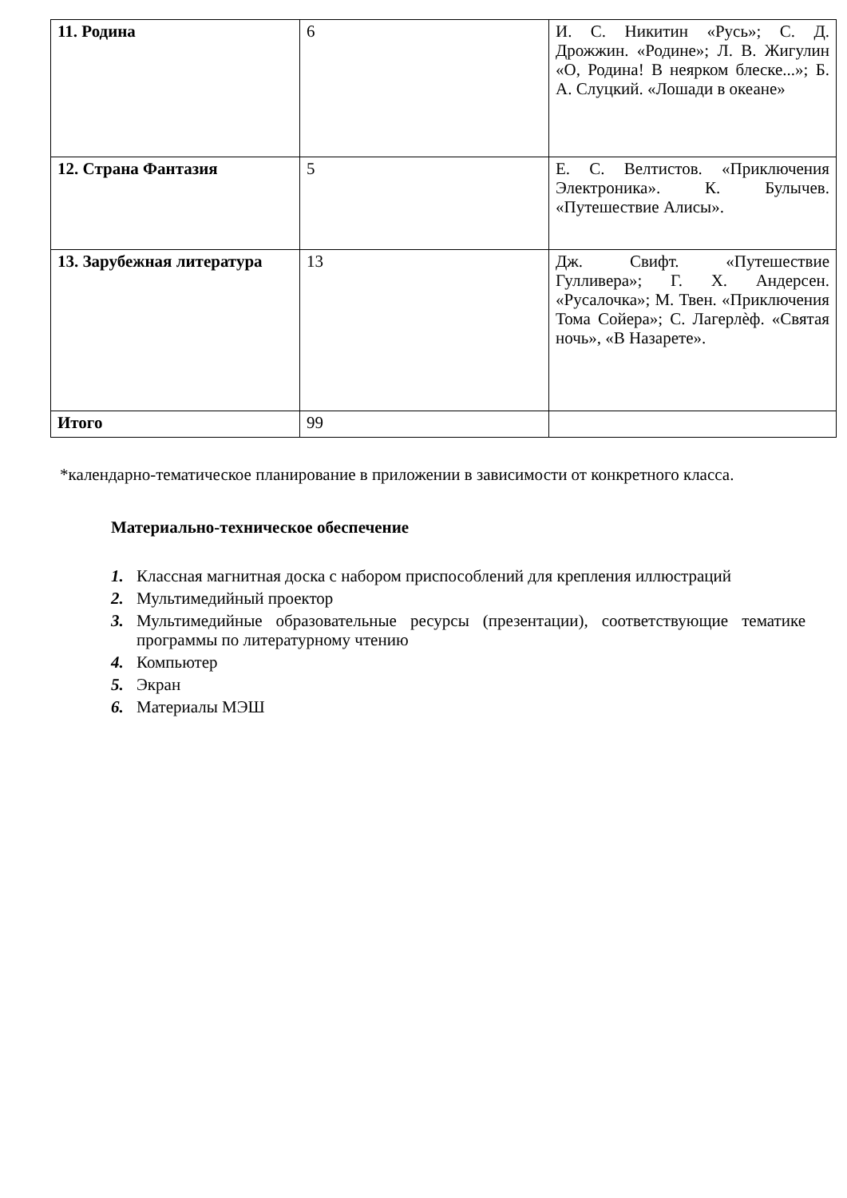| 11. Родина | 6 | И. С. Никитин «Русь»; С. Д. Дрожжин. «Родине»; Л. В. Жигулин «О, Родина! В неярком блеске...»; Б. А. Слуцкий. «Лошади в океане» |
| 12. Страна Фантазия | 5 | Е. С. Велтистов. «Приключения Электроника». К. Булычев. «Путешествие Алисы». |
| 13. Зарубежная литература | 13 | Дж. Свифт. «Путешествие Гулливера»; Г. Х. Андерсен. «Русалочка»; М. Твен. «Приключения Тома Сойера»; С. Лагерлѐф. «Святая ночь», «В Назарете». |
| Итого | 99 | |
*календарно-тематическое планирование в приложении в зависимости от конкретного класса.
Материально-техническое обеспечение
1. Классная магнитная доска с набором приспособлений для крепления иллюстраций
2. Мультимедийный проектор
3. Мультимедийные образовательные ресурсы (презентации), соответствующие тематике программы по литературному чтению
4. Компьютер
5. Экран
6. Материалы МЭШ